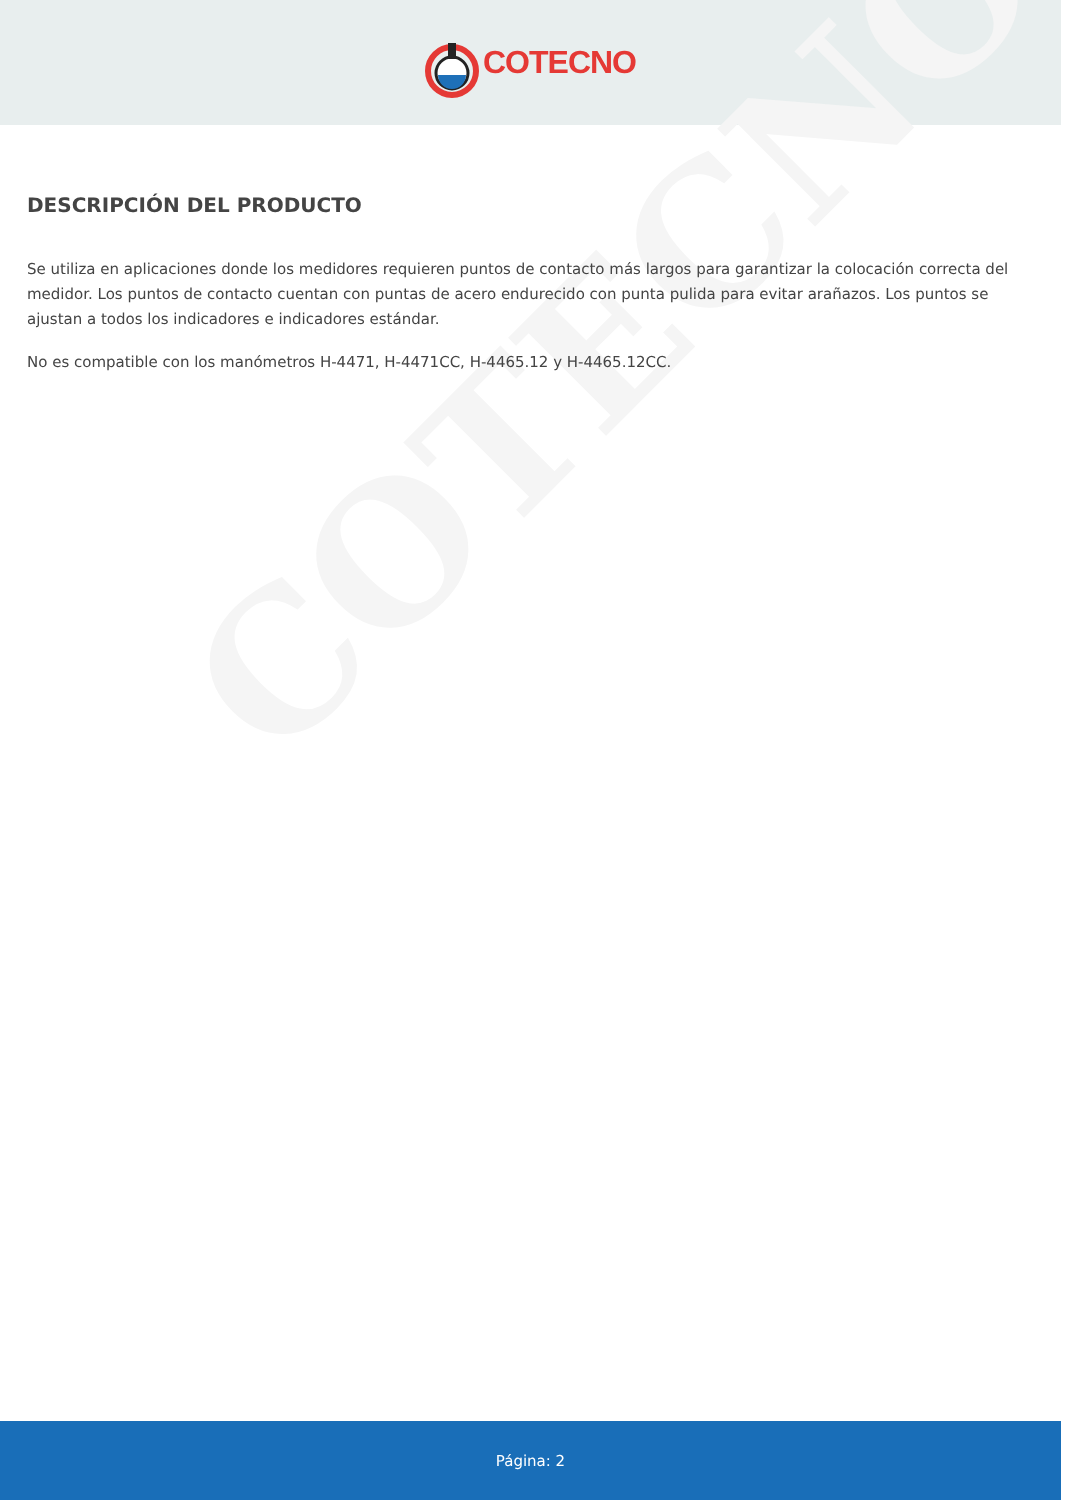COTECNO
COTECNO
DESCRIPCIÓN DEL PRODUCTO
Se utiliza en aplicaciones donde los medidores requieren puntos de contacto más largos para garantizar la colocación correcta del medidor. Los puntos de contacto cuentan con puntas de acero endurecido con punta pulida para evitar arañazos. Los puntos se ajustan a todos los indicadores e indicadores estándar.
No es compatible con los manómetros H-4471, H-4471CC, H-4465.12 y H-4465.12CC.
Página: 2